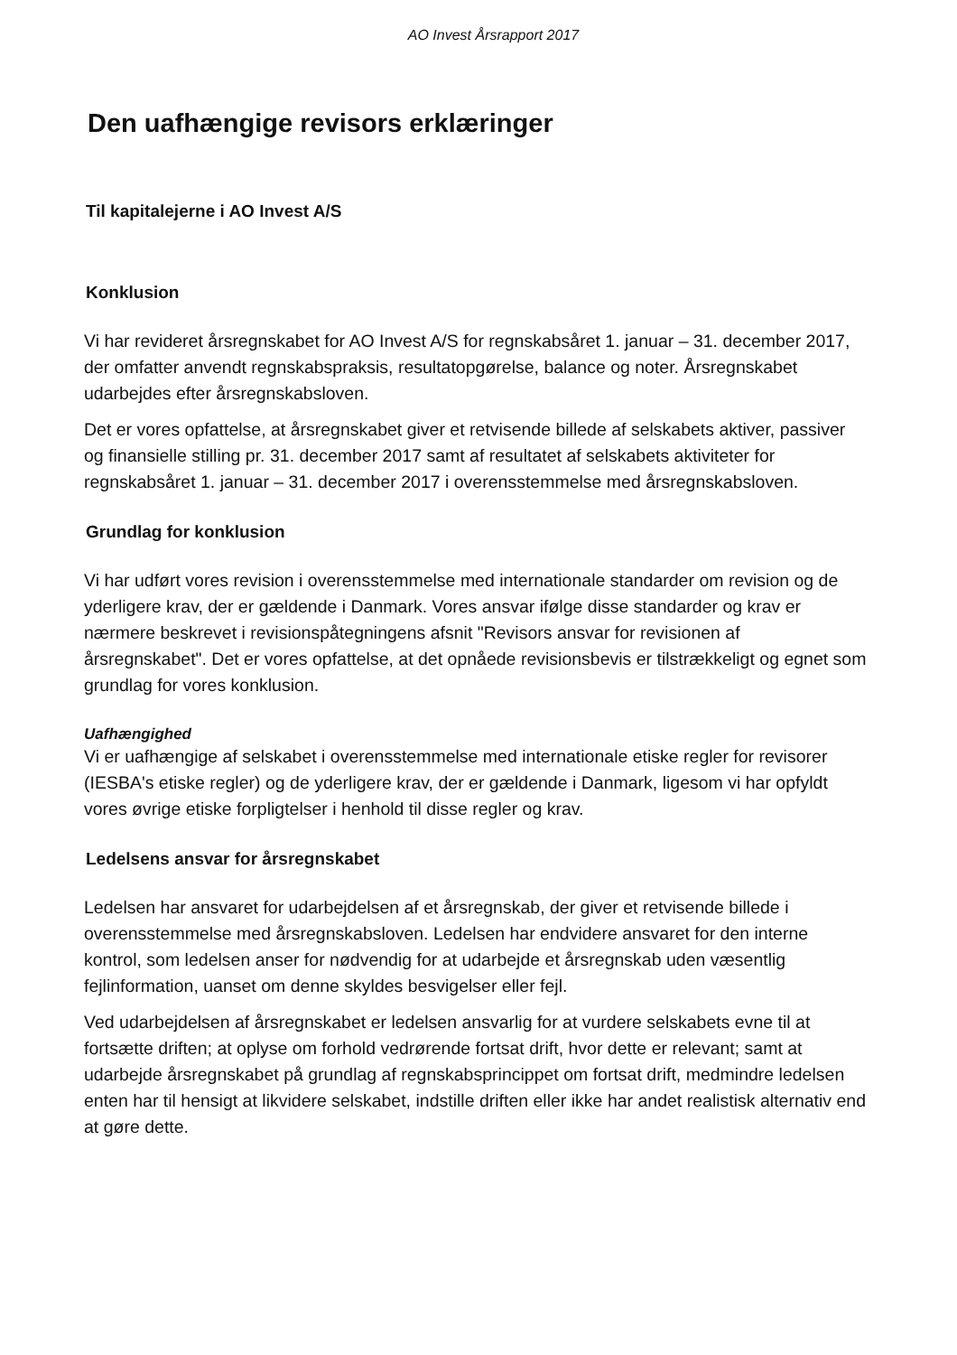AO Invest Årsrapport 2017
Den uafhængige revisors erklæringer
Til kapitalejerne i AO Invest A/S
Konklusion
Vi har revideret årsregnskabet for AO Invest A/S for regnskabsåret 1. januar – 31. december 2017, der omfatter anvendt regnskabspraksis, resultatopgørelse, balance og noter. Årsregnskabet udarbejdes efter årsregnskabsloven.
Det er vores opfattelse, at årsregnskabet giver et retvisende billede af selskabets aktiver, passiver og finansielle stilling pr. 31. december 2017 samt af resultatet af selskabets aktiviteter for regnskabsåret 1. januar – 31. december 2017 i overensstemmelse med årsregnskabsloven.
Grundlag for konklusion
Vi har udført vores revision i overensstemmelse med internationale standarder om revision og de yderligere krav, der er gældende i Danmark. Vores ansvar ifølge disse standarder og krav er nærmere beskrevet i revisionspåtegningens afsnit "Revisors ansvar for revisionen af årsregnskabet". Det er vores opfattelse, at det opnåede revisionsbevis er tilstrækkeligt og egnet som grundlag for vores konklusion.
Uafhængighed
Vi er uafhængige af selskabet i overensstemmelse med internationale etiske regler for revisorer (IESBA's etiske regler) og de yderligere krav, der er gældende i Danmark, ligesom vi har opfyldt vores øvrige etiske forpligtelser i henhold til disse regler og krav.
Ledelsens ansvar for årsregnskabet
Ledelsen har ansvaret for udarbejdelsen af et årsregnskab, der giver et retvisende billede i overensstemmelse med årsregnskabsloven. Ledelsen har endvidere ansvaret for den interne kontrol, som ledelsen anser for nødvendig for at udarbejde et årsregnskab uden væsentlig fejlinformation, uanset om denne skyldes besvigelser eller fejl.
Ved udarbejdelsen af årsregnskabet er ledelsen ansvarlig for at vurdere selskabets evne til at fortsætte driften; at oplyse om forhold vedrørende fortsat drift, hvor dette er relevant; samt at udarbejde årsregnskabet på grundlag af regnskabsprincippet om fortsat drift, medmindre ledelsen enten har til hensigt at likvidere selskabet, indstille driften eller ikke har andet realistisk alternativ end at gøre dette.